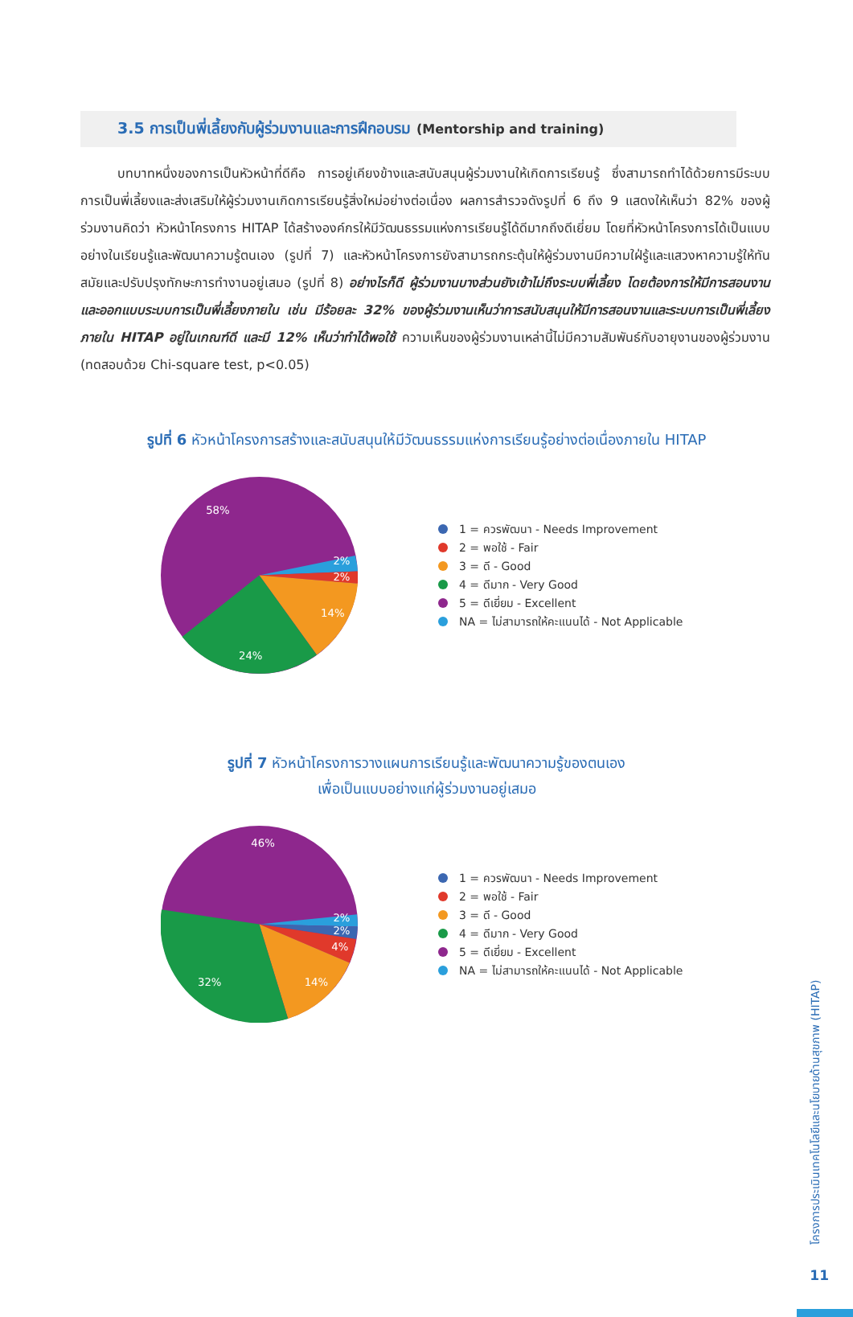3.5 การเป็นพี่เลี้ยงกับผู้ร่วมงานและการฝึกอบรม (Mentorship and training)
บทบาทหนึ่งของการเป็นหัวหน้าที่ดีคือ การอยู่เคียงข้างและสนับสนุนผู้ร่วมงานให้เกิดการเรียนรู้ ซึ่งสามารถทำได้ด้วยการมีระบบการเป็นพี่เลี้ยงและส่งเสริมให้ผู้ร่วมงานเกิดการเรียนรู้สิ่งใหม่อย่างต่อเนื่อง ผลการสำรวจดังรูปที่ 6 ถึง 9 แสดงให้เห็นว่า 82% ของผู้ร่วมงานคิดว่า หัวหน้าโครงการ HITAP ได้สร้างองค์กรให้มีวัฒนธรรมแห่งการเรียนรู้ได้ดีมากถึงดีเยี่ยม โดยที่หัวหน้าโครงการได้เป็นแบบอย่างในเรียนรู้และพัฒนาความรู้ตนเอง (รูปที่ 7) และหัวหน้าโครงการยังสามารถกระตุ้นให้ผู้ร่วมงานมีความใฝ่รู้และแสวงหาความรู้ให้ทันสมัยและปรับปรุงทักษะการทำงานอยู่เสมอ (รูปที่ 8) อย่างไรก็ดี ผู้ร่วมงานบางส่วนยังเข้าไม่ถึงระบบพี่เลี้ยง โดยต้องการให้มีการสอนงาน และออกแบบระบบการเป็นพี่เลี้ยงภายใน เช่น มีร้อยละ 32% ของผู้ร่วมงานเห็นว่าการสนับสนุนให้มีการสอนงานและระบบการเป็นพี่เลี้ยงภายใน HITAP อยู่ในเกณฑ์ดี และมี 12% เห็นว่าทำได้พอใช้ ความเห็นของผู้ร่วมงานเหล่านี้ไม่มีความสัมพันธ์กับอายุงานของผู้ร่วมงาน (ทดสอบด้วย Chi-square test, p<0.05)
รูปที่ 6 หัวหน้าโครงการสร้างและสนับสนุนให้มีวัฒนธรรมแห่งการเรียนรู้อย่างต่อเนื่องภายใน HITAP
58%
2%
2%
14%
24%
1 = ควรพัฒนา - Needs Improvement
2 = พอใช้ - Fair
3 = ดี - Good
4 = ดีมาก - Very Good
5 = ดีเยี่ยม - Excellent
NA = ไม่สามารถให้คะแนนได้ - Not Applicable
รูปที่ 7 หัวหน้าโครงการวางแผนการเรียนรู้และพัฒนาความรู้ของตนเอง
เพื่อเป็นแบบอย่างแก่ผู้ร่วมงานอยู่เสมอ
46%
2%
2%
4%
14%
32%
1 = ควรพัฒนา - Needs Improvement
2 = พอใช้ - Fair
3 = ดี - Good
4 = ดีมาก - Very Good
5 = ดีเยี่ยม - Excellent
NA = ไม่สามารถให้คะแนนได้ - Not Applicable
โครงการประเมินเทคโนโลยีและนโยบายด้านสุขภาพ (HITAP)
11